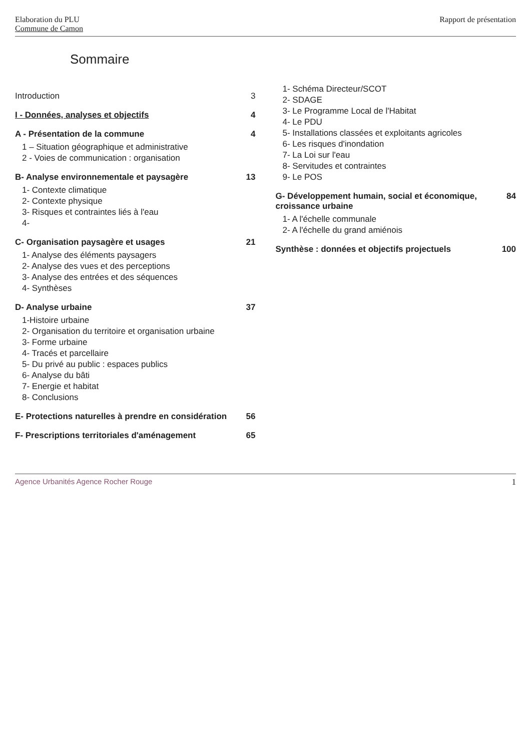Elaboration du PLU
Commune de Camon
Rapport de présentation
Sommaire
Introduction 3
I - Données, analyses et objectifs 4
A - Présentation de la commune 4
1 – Situation géographique et administrative
2 - Voies de communication : organisation
B- Analyse environnementale et paysagère 13
1- Contexte climatique
2- Contexte physique
3- Risques et contraintes liés à l'eau
4-
C- Organisation paysagère et usages 21
1- Analyse des éléments paysagers
2- Analyse des vues et des perceptions
3- Analyse des entrées et des séquences
4- Synthèses
D- Analyse urbaine 37
1-Histoire urbaine
2- Organisation du territoire et organisation urbaine
3- Forme urbaine
4- Tracés et parcellaire
5- Du privé au public : espaces publics
6- Analyse du bâti
7- Energie et habitat
8- Conclusions
E- Protections naturelles à prendre en considération 56
F- Prescriptions territoriales d'aménagement 65
1- Schéma Directeur/SCOT
2- SDAGE
3- Le Programme Local de l'Habitat
4- Le PDU
5- Installations classées et exploitants agricoles
6- Les risques d'inondation
7- La Loi sur l'eau
8- Servitudes et contraintes
9- Le POS
G- Développement humain, social et économique, croissance urbaine 84
1- A l'échelle communale
2- A l'échelle du grand amiénois
Synthèse : données et objectifs projectuels 100
Agence Urbanités Agence Rocher Rouge 1